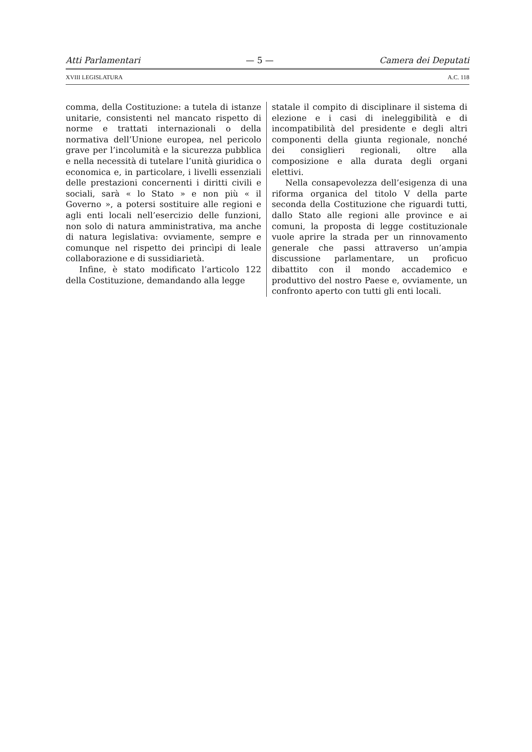Atti Parlamentari — 5 — Camera dei Deputati
XVIII LEGISLATURA A.C. 118
comma, della Costituzione: a tutela di istanze unitarie, consistenti nel mancato rispetto di norme e trattati internazionali o della normativa dell’Unione europea, nel pericolo grave per l’incolumità e la sicurezza pubblica e nella necessità di tutelare l’unità giuridica o economica e, in particolare, i livelli essenziali delle prestazioni concernenti i diritti civili e sociali, sarà « lo Stato » e non più « il Governo », a potersi sostituire alle regioni e agli enti locali nell’esercizio delle funzioni, non solo di natura amministrativa, ma anche di natura legislativa: ovviamente, sempre e comunque nel rispetto dei princìpi di leale collaborazione e di sussidiarietà.
Infine, è stato modificato l’articolo 122 della Costituzione, demandando alla legge
statale il compito di disciplinare il sistema di elezione e i casi di ineleggibilità e di incompatibilità del presidente e degli altri componenti della giunta regionale, nonché dei consiglieri regionali, oltre alla composizione e alla durata degli organi elettivi.
Nella consapevolezza dell’esigenza di una riforma organica del titolo V della parte seconda della Costituzione che riguardi tutti, dallo Stato alle regioni alle province e ai comuni, la proposta di legge costituzionale vuole aprire la strada per un rinnovamento generale che passi attraverso un’ampia discussione parlamentare, un proficuo dibattito con il mondo accademico e produttivo del nostro Paese e, ovviamente, un confronto aperto con tutti gli enti locali.